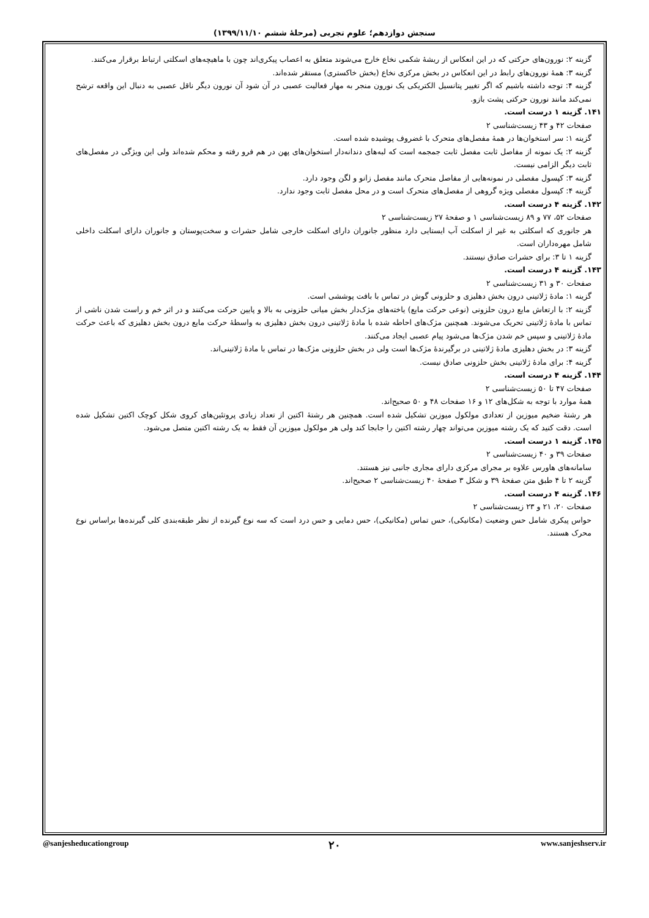سنجش دوازدهم؛ علوم تجربی (مرحلهٔ ششم ۱۳۹۹/۱۱/۱۰)
گزینه ۲: نورون‌های حرکتی که در این انعکاس از ریشهٔ شکمی نخاع خارج می‌شوند متعلق به اعصاب پیکری‌اند چون با ماهیچه‌های اسکلتی ارتباط برقرار می‌کنند.
گزینه ۳: همهٔ نورون‌های رابط در این انعکاس در بخش مرکزی نخاع (بخش خاکستری) مستقر شده‌اند.
گزینه ۴: توجه داشته باشیم که اگر تغییر پتانسیل الکتریکی یک نورون منجر به مهار فعالیت عصبی در آن شود آن نورون دیگر ناقل عصبی به دنبال این واقعه ترشح نمی‌کند مانند نورون حرکتی پشت بازو.
۱۴۱. گزینه ۱ درست است.
صفحات ۴۲ و ۴۳ زیست‌شناسی ۲
گزینه ۱: سر استخوان‌ها در همهٔ مفصل‌های متحرک با غضروف پوشیده شده است.
گزینه ۲: یک نمونه از مفاصل ثابت مفصل ثابت جمجمه است که لبه‌های دندانه‌دار استخوان‌های پهن در هم فرو رفته و محکم شده‌اند ولی این ویژگی در مفصل‌های ثابت دیگر الزامی نیست.
گزینه ۳: کپسول مفصلی در نمونه‌هایی از مفاصل متحرک مانند مفصل زانو و لگن وجود دارد.
گزینه ۴: کپسول مفصلی ویژه گروهی از مفصل‌های متحرک است و در محل مفصل ثابت وجود ندارد.
۱۴۲. گزینه ۴ درست است.
صفحات ۵۲، ۷۷ و ۸۹ زیست‌شناسی ۱ و صفحهٔ ۲۷ زیست‌شناسی ۲
هر جانوری که اسکلتی به غیر از اسکلت آب ایستایی دارد منظور جانوران دارای اسکلت خارجی شامل حشرات و سخت‌پوستان و جانوران دارای اسکلت داخلی شامل مهره‌داران است.
گزینه ۱ تا ۳: برای حشرات صادق نیستند.
۱۴۳. گزینه ۴ درست است.
صفحات ۳۰ و ۳۱ زیست‌شناسی ۲
گزینه ۱: مادهٔ ژلاتینی درون بخش دهلیزی و حلزونی گوش در تماس با بافت پوششی است.
گزینه ۲: با ارتعاش مایع درون حلزونی (نوعی حرکت مایع) یاخته‌های مژک‌دار بخش میانی حلزونی به بالا و پایین حرکت می‌کنند و در اثر خم و راست شدن ناشی از تماس با مادهٔ ژلاتینی تحریک می‌شوند. همچنین مژک‌های احاطه شده با مادهٔ ژلاتینی درون بخش دهلیزی به واسطهٔ حرکت مایع درون بخش دهلیزی که باعث حرکت مادهٔ ژلاتینی و سپس خم شدن مژک‌ها می‌شود پیام عصبی ایجاد می‌کنند.
گزینه ۳: در بخش دهلیزی مادهٔ ژلاتینی در برگیرندهٔ مژک‌ها است ولی در بخش حلزونی مژک‌ها در تماس با مادهٔ ژلاتینی‌اند.
گزینه ۴: برای مادهٔ ژلاتینی بخش حلزونی صادق نیست.
۱۴۴. گزینه ۴ درست است.
صفحات ۴۷ تا ۵۰ زیست‌شناسی ۲
همهٔ موارد با توجه به شکل‌های ۱۲ و ۱۶ صفحات ۴۸ و ۵۰ صحیح‌اند.
هر رشتهٔ ضخیم میوزین از تعدادی مولکول میوزین تشکیل شده است. همچنین هر رشتهٔ اکتین از تعداد زیادی پروتئین‌های کروی شکل کوچک اکتین تشکیل شده است. دقت کنید که یک رشته میوزین می‌تواند چهار رشته اکتین را جابجا کند ولی هر مولکول میوزین آن فقط به یک رشته اکتین متصل می‌شود.
۱۴۵. گزینه ۱ درست است.
صفحات ۳۹ و ۴۰ زیست‌شناسی ۲
سامانه‌های هاورس علاوه بر مجرای مرکزی دارای مجاری جانبی نیز هستند.
گزینه ۲ تا ۴ طبق متن صفحهٔ ۳۹ و شکل ۳ صفحهٔ ۴۰ زیست‌شناسی ۲ صحیح‌اند.
۱۴۶. گزینه ۴ درست است.
صفحات ۲۰، ۲۱ و ۲۳ زیست‌شناسی ۲
حواس پیکری شامل حس وضعیت (مکانیکی)، حس تماس (مکانیکی)، حس دمایی و حس درد است که سه نوع گیرنده از نظر طبقه‌بندی کلی گیرنده‌ها براساس نوع محرک هستند.
@sanjesheducationgroup ۲۰ www.sanjeshserv.ir